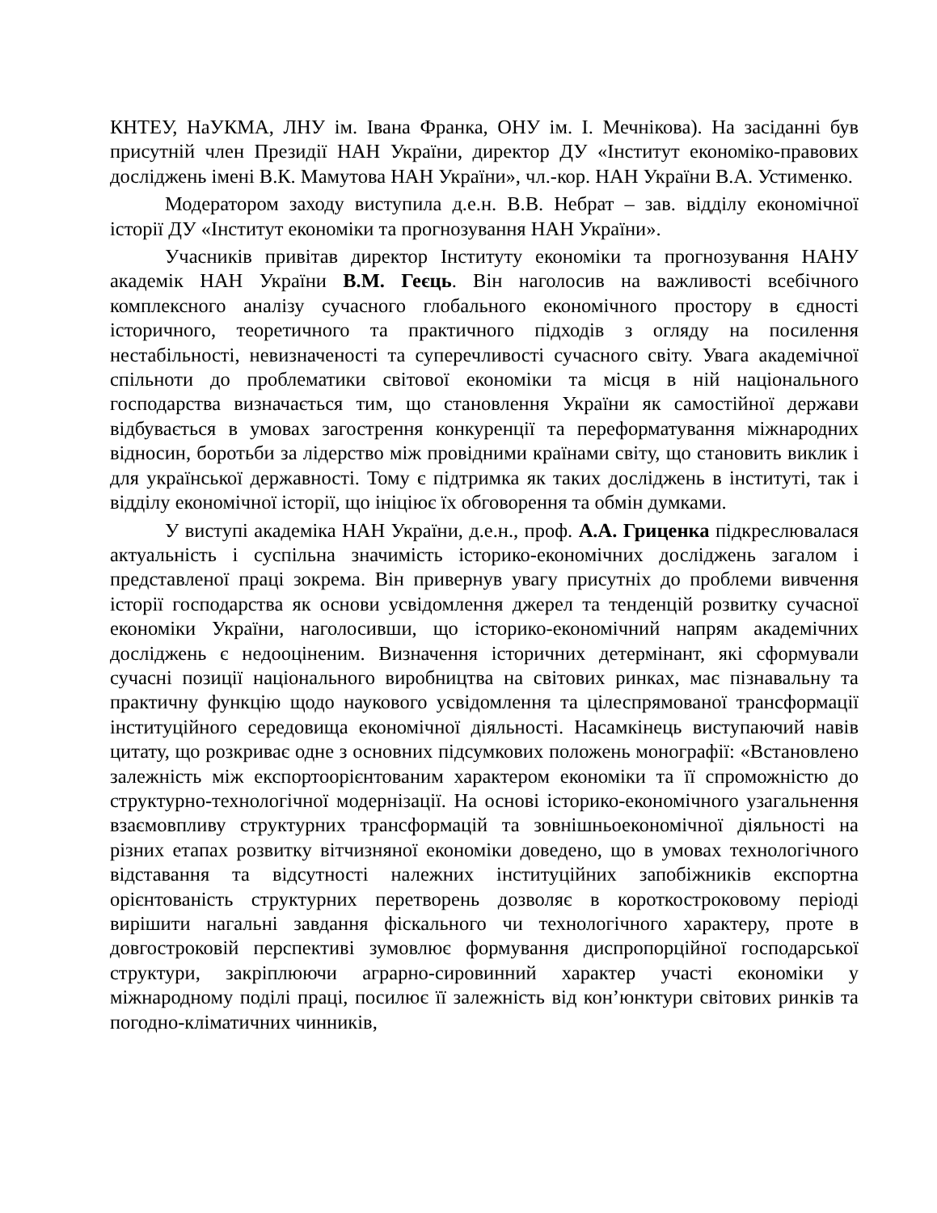КНТЕУ, НаУКМА, ЛНУ ім. Івана Франка, ОНУ ім. І. Мечнікова). На засіданні був присутній член Президії НАН України, директор ДУ «Інститут економіко-правових досліджень імені В.К. Мамутова НАН України», чл.-кор. НАН України В.А. Устименко.
Модератором заходу виступила д.е.н. В.В. Небрат – зав. відділу економічної історії ДУ «Інститут економіки та прогнозування НАН України».
Учасників привітав директор Інституту економіки та прогнозування НАНУ академік НАН України В.М. Геєць. Він наголосив на важливості всебічного комплексного аналізу сучасного глобального економічного простору в єдності історичного, теоретичного та практичного підходів з огляду на посилення нестабільності, невизначеності та суперечливості сучасного світу. Увага академічної спільноти до проблематики світової економіки та місця в ній національного господарства визначається тим, що становлення України як самостійної держави відбувається в умовах загострення конкуренції та переформатування міжнародних відносин, боротьби за лідерство між провідними країнами світу, що становить виклик і для української державності. Тому є підтримка як таких досліджень в інституті, так і відділу економічної історії, що ініціює їх обговорення та обмін думками.
У виступі академіка НАН України, д.е.н., проф. А.А. Гриценка підкреслювалася актуальність і суспільна значимість історико-економічних досліджень загалом і представленої праці зокрема. Він привернув увагу присутніх до проблеми вивчення історії господарства як основи усвідомлення джерел та тенденцій розвитку сучасної економіки України, наголосивши, що історико-економічний напрям академічних досліджень є недооціненим. Визначення історичних детермінант, які сформували сучасні позиції національного виробництва на світових ринках, має пізнавальну та практичну функцію щодо наукового усвідомлення та цілеспрямованої трансформації інституційного середовища економічної діяльності. Насамкінець виступаючий навів цитату, що розкриває одне з основних підсумкових положень монографії: «Встановлено залежність між експортоорієнтованим характером економіки та її спроможністю до структурно-технологічної модернізації. На основі історико-економічного узагальнення взаємовпливу структурних трансформацій та зовнішньоекономічної діяльності на різних етапах розвитку вітчизняної економіки доведено, що в умовах технологічного відставання та відсутності належних інституційних запобіжників експортна орієнтованість структурних перетворень дозволяє в короткостроковому періоді вирішити нагальні завдання фіскального чи технологічного характеру, проте в довгостроковій перспективі зумовлює формування диспропорційної господарської структури, закріплюючи аграрно-сировинний характер участі економіки у міжнародному поділі праці, посилює її залежність від кон’юнктури світових ринків та погодно-кліматичних чинників,